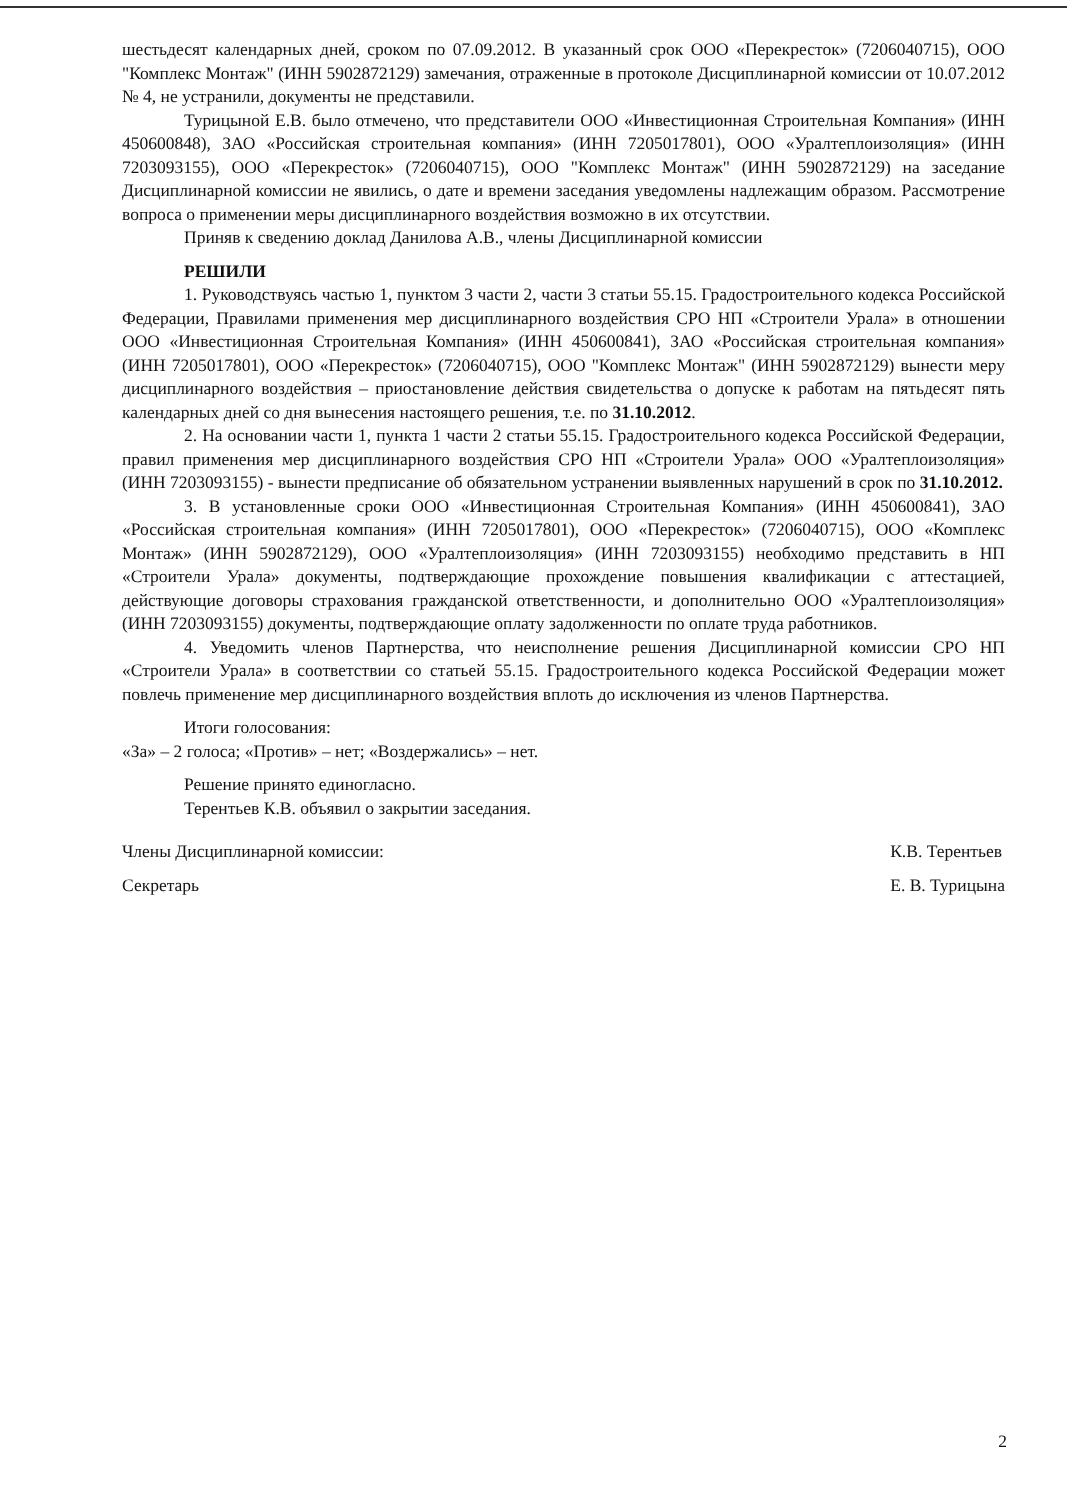шестьдесят календарных дней, сроком по 07.09.2012. В указанный срок ООО «Перекресток» (7206040715), ООО "Комплекс Монтаж" (ИНН 5902872129) замечания, отраженные в протоколе Дисциплинарной комиссии от 10.07.2012 № 4, не устранили, документы не представили.
Турицыной Е.В. было отмечено, что представители ООО «Инвестиционная Строительная Компания» (ИНН 450600848), ЗАО «Российская строительная компания» (ИНН 7205017801), ООО «Уралтеплоизоляция» (ИНН 7203093155), ООО «Перекресток» (7206040715), ООО "Комплекс Монтаж" (ИНН 5902872129) на заседание Дисциплинарной комиссии не явились, о дате и времени заседания уведомлены надлежащим образом. Рассмотрение вопроса о применении меры дисциплинарного воздействия возможно в их отсутствии.
Приняв к сведению доклад Данилова А.В., члены Дисциплинарной комиссии
РЕШИЛИ
1. Руководствуясь частью 1, пунктом 3 части 2, части 3 статьи 55.15. Градостроительного кодекса Российской Федерации, Правилами применения мер дисциплинарного воздействия СРО НП «Строители Урала» в отношении ООО «Инвестиционная Строительная Компания» (ИНН 450600841), ЗАО «Российская строительная компания» (ИНН 7205017801), ООО «Перекресток» (7206040715), ООО "Комплекс Монтаж" (ИНН 5902872129) вынести меру дисциплинарного воздействия – приостановление действия свидетельства о допуске к работам на пятьдесят пять календарных дней со дня вынесения настоящего решения, т.е. по 31.10.2012.
2. На основании части 1, пункта 1 части 2 статьи 55.15. Градостроительного кодекса Российской Федерации, правил применения мер дисциплинарного воздействия СРО НП «Строители Урала» ООО «Уралтеплоизоляция» (ИНН 7203093155) - вынести предписание об обязательном устранении выявленных нарушений в срок по 31.10.2012.
3. В установленные сроки ООО «Инвестиционная Строительная Компания» (ИНН 450600841), ЗАО «Российская строительная компания» (ИНН 7205017801), ООО «Перекресток» (7206040715), ООО «Комплекс Монтаж» (ИНН 5902872129), ООО «Уралтеплоизоляция» (ИНН 7203093155) необходимо представить в НП «Строители Урала» документы, подтверждающие прохождение повышения квалификации с аттестацией, действующие договоры страхования гражданской ответственности, и дополнительно ООО «Уралтеплоизоляция» (ИНН 7203093155) документы, подтверждающие оплату задолженности по оплате труда работников.
4. Уведомить членов Партнерства, что неисполнение решения Дисциплинарной комиссии СРО НП «Строители Урала» в соответствии со статьей 55.15. Градостроительного кодекса Российской Федерации может повлечь применение мер дисциплинарного воздействия вплоть до исключения из членов Партнерства.
Итоги голосования:
«За» – 2 голоса; «Против» – нет; «Воздержались» – нет.
Решение принято единогласно.
Терентьев К.В. объявил о закрытии заседания.
Члены Дисциплинарной комиссии:
Секретарь
К.В. Терентьев
Е. В. Турицына
2